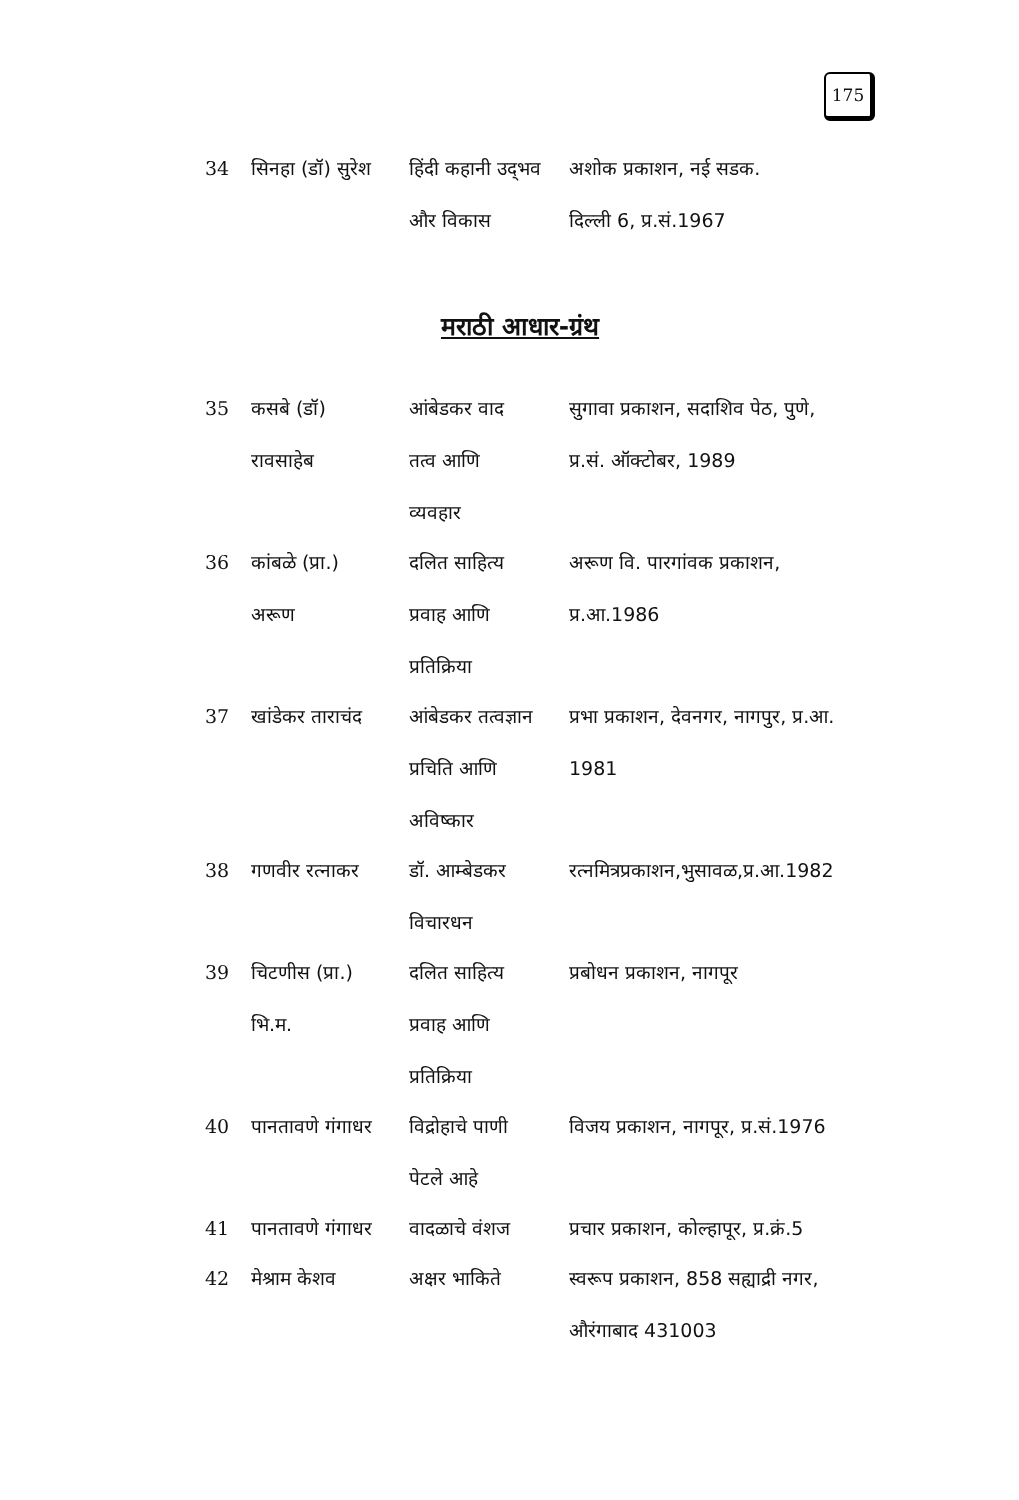175
| 34 | सिनहा (डॉ) सुरेश | हिंदी कहानी उद्‌भव और विकास | अशोक प्रकाशन, नई सडक. दिल्ली 6, प्र.सं.1967 |
मराठी आधार-ग्रंथ
| 35 | कसबे (डॉ) रावसाहेब | आंबेडकर वाद तत्व आणि व्यवहार | सुगावा प्रकाशन, सदाशिव पेठ, पुणे, प्र.सं. ऑक्टोबर, 1989 |
| 36 | कांबळे (प्रा.) अरूण | दलित साहित्य प्रवाह आणि प्रतिक्रिया | अरूण वि. पारगांवक प्रकाशन, प्र.आ.1986 |
| 37 | खांडेकर ताराचंद | आंबेडकर तत्वज्ञान प्रचिति आणि अविष्कार | प्रभा प्रकाशन, देवनगर, नागपुर, प्र.आ. 1981 |
| 38 | गणवीर रत्नाकर | डॉ. आम्बेडकर विचारधन | रत्नमित्रप्रकाशन,भुसावळ,प्र.आ.1982 |
| 39 | चिटणीस (प्रा.) भि.म. | दलित साहित्य प्रवाह आणि प्रतिक्रिया | प्रबोधन प्रकाशन, नागपूर |
| 40 | पानतावणे गंगाधर | विद्रोहाचे पाणी पेटले आहे | विजय प्रकाशन, नागपूर, प्र.सं.1976 |
| 41 | पानतावणे गंगाधर | वादळाचे वंशज | प्रचार प्रकाशन, कोल्हापूर, प्र.क्रं.5 |
| 42 | मेश्राम केशव | अक्षर भाकिते | स्वरूप प्रकाशन, 858 सह्याद्री नगर, औरंगाबाद 431003 |